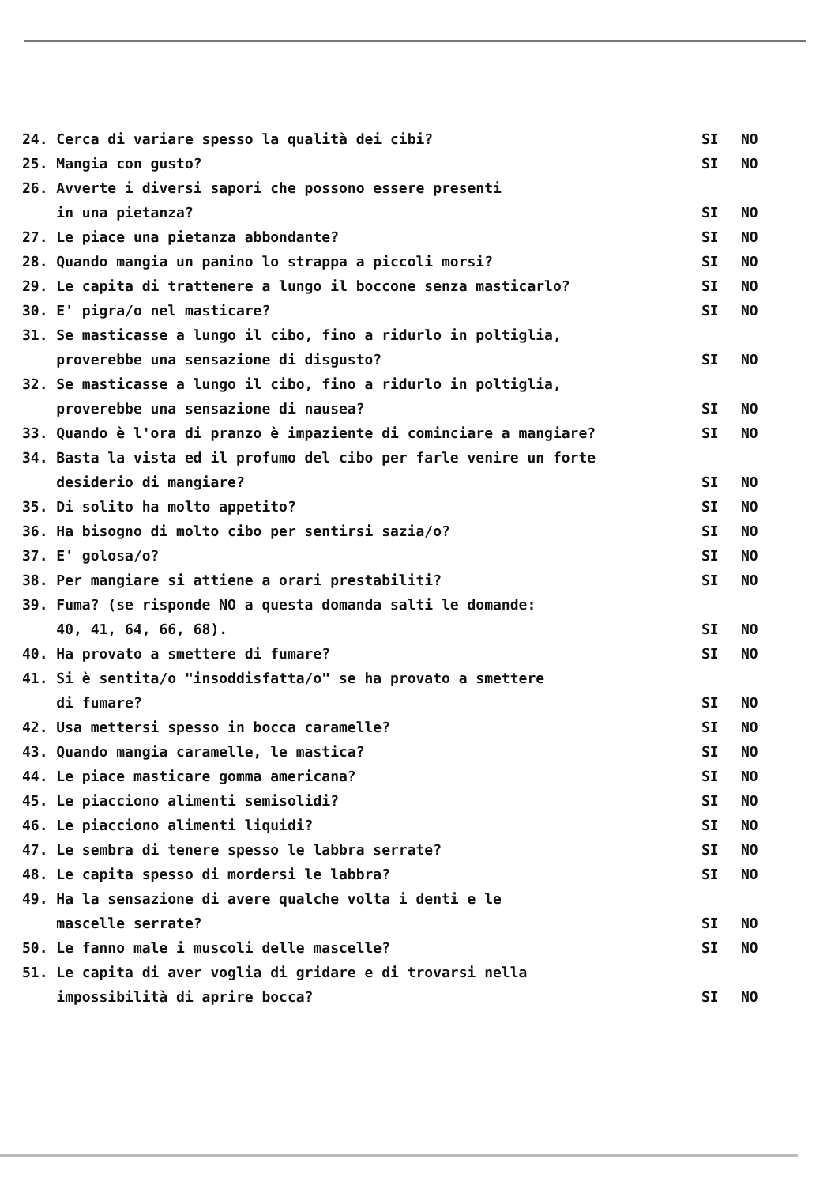24. Cerca di variare spesso la qualità dei cibi? SI NO
25. Mangia con gusto? SI NO
26. Avverte i diversi sapori che possono essere presenti
in una pietanza?
SI
NO
27. Le piace una pietanza abbondante? SI NO
28. Quando mangia un panino lo strappa a piccoli morsi? SI NO
29. Le capita di trattenere a lungo il boccone senza masticarlo? SI NO
30. E' pigra/o nel masticare? SI NO
31. Se masticasse a lungo il cibo, fino a ridurlo in poltiglia,
proverebbe una sensazione di disgusto?
SI
NO
32. Se masticasse a lungo il cibo, fino a ridurlo in poltiglia,
proverebbe una sensazione di nausea?
SI
NO
33. Quando è l'ora di pranzo è impaziente di cominciare a mangiare? SI NO
34. Basta la vista ed il profumo del cibo per farle venire un forte
desiderio di mangiare?
SI
NO
35. Di solito ha molto appetito? SI NO
36. Ha bisogno di molto cibo per sentirsi sazia/o? SI NO
37. E' golosa/o? SI NO
38. Per mangiare si attiene a orari prestabiliti? SI NO
39. Fuma? (se risponde NO a questa domanda salti le domande:
40, 41, 64, 66, 68).
SI
NO
40. Ha provato a smettere di fumare? SI NO
41. Si è sentita/o "insoddisfatta/o" se ha provato a smettere
di fumare?
SI
NO
42. Usa mettersi spesso in bocca caramelle? SI NO
43. Quando mangia caramelle, le mastica? SI NO
44. Le piace masticare gomma americana? SI NO
45. Le piacciono alimenti semisolidi? SI NO
46. Le piacciono alimenti liquidi? SI NO
47. Le sembra di tenere spesso le labbra serrate? SI NO
48. Le capita spesso di mordersi le labbra? SI NO
49. Ha la sensazione di avere qualche volta i denti e le
mascelle serrate?
SI
NO
50. Le fanno male i muscoli delle mascelle? SI NO
51. Le capita di aver voglia di gridare e di trovarsi nella
impossibilità di aprire bocca?
SI
NO